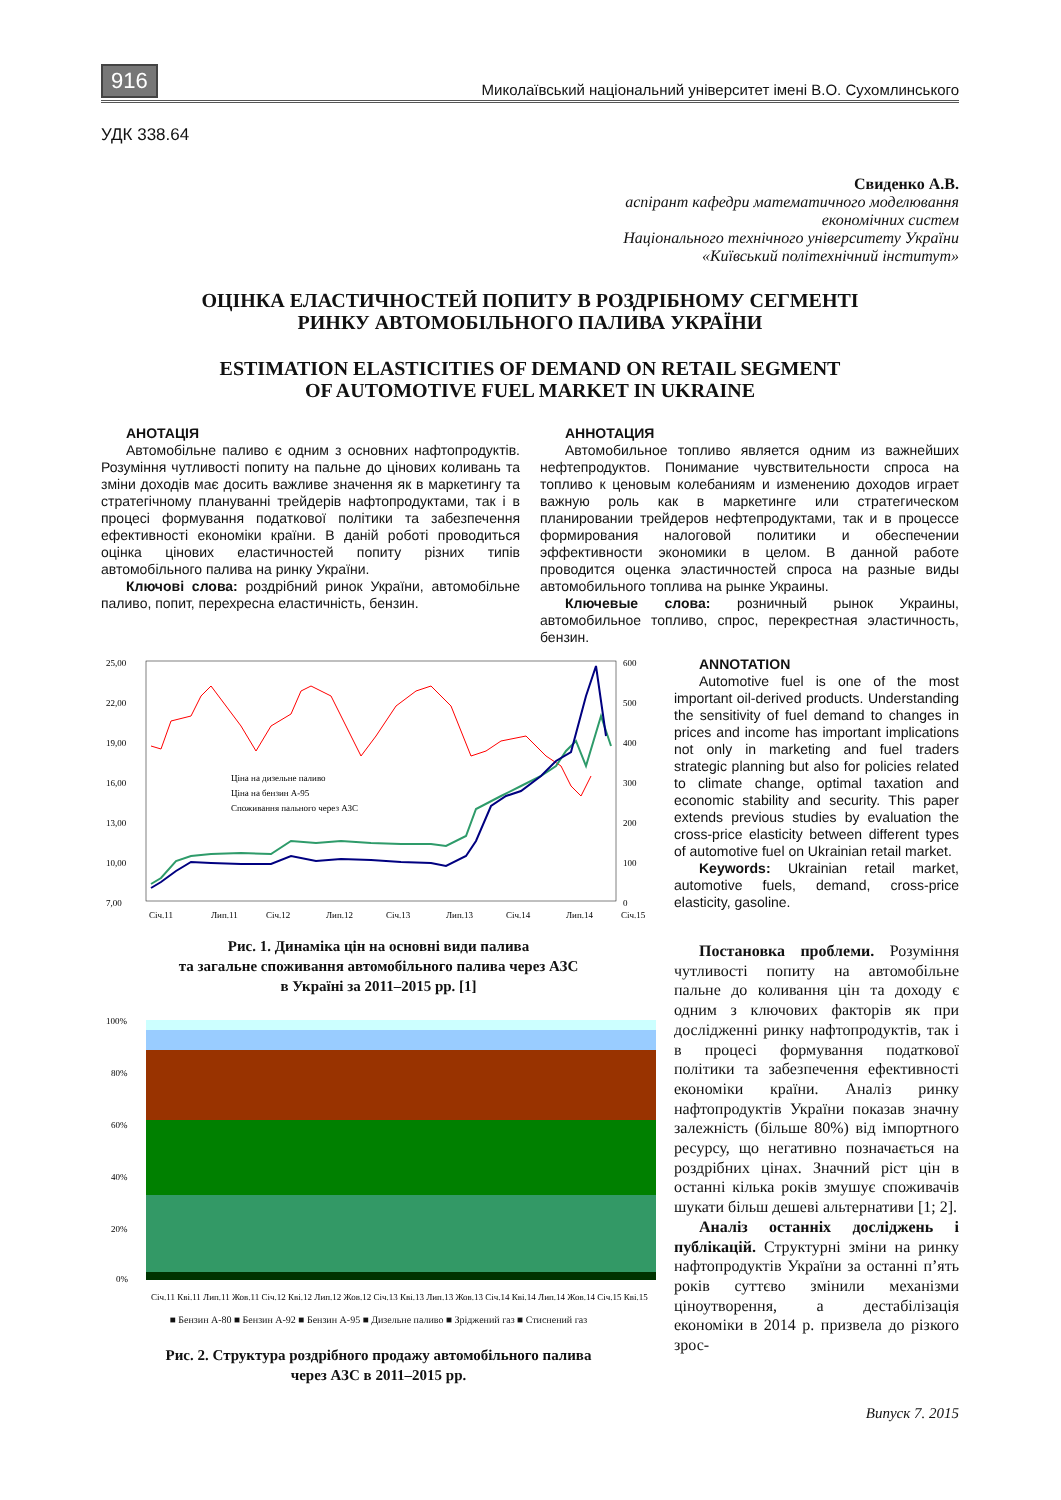916 Миколаївський національний університет імені В.О. Сухомлинського
УДК 338.64
Свиденко А.В.
аспірант кафедри математичного моделювання
економічних систем
Національного технічного університету України
«Київський політехнічний інститут»
ОЦІНКА ЕЛАСТИЧНОСТЕЙ ПОПИТУ В РОЗДРІБНОМУ СЕГМЕНТІ
РИНКУ АВТОМОБІЛЬНОГО ПАЛИВА УКРАЇНИ
ESTIMATION ELASTICITIES OF DEMAND ON RETAIL SEGMENT
OF AUTOMOTIVE FUEL MARKET IN UKRAINE
АНОТАЦІЯ
Автомобільне паливо є одним з основних нафтопродуктів. Розуміння чутливості попиту на пальне до цінових коливань та зміни доходів має досить важливе значення як в маркетингу та стратегічному плануванні трейдерів нафтопродуктами, так і в процесі формування податкової політики та забезпечення ефективності економіки країни. В даній роботі проводиться оцінка цінових еластичностей попиту різних типів автомобільного палива на ринку України.
Ключові слова: роздрібний ринок України, автомобільне паливо, попит, перехресна еластичність, бензин.
АННОТАЦИЯ
Автомобильное топливо является одним из важнейших нефтепродуктов. Понимание чувствительности спроса на топливо к ценовым колебаниям и изменению доходов играет важную роль как в маркетинге или стратегическом планировании трейдеров нефтепродуктами, так и в процессе формирования налоговой политики и обеспечении эффективности экономики в целом. В данной работе проводится оценка эластичностей спроса на разные виды автомобильного топлива на рынке Украины.
Ключевые слова: розничный рынок Украины, автомобильное топливо, спрос, перекрестная эластичность, бензин.
25,00
22,00
19,00
16,00
13,00
10,00
7,00
600
500
400
300
200
100
0
Ціна на дизельне паливо
Ціна на бензин А-95
Споживання пального через АЗС
Січ.11
Лип.11
Січ.12
Лип.12
Січ.13
Лип.13
Січ.14
Лип.14
Січ.15
Рис. 1. Динаміка цін на основні види палива
та загальне споживання автомобільного палива через АЗС
в Україні за 2011–2015 рр. [1]
100%
80%
60%
40%
20%
0%
Січ.11 Кві.11 Лип.11 Жов.11 Січ.12 Кві.12 Лип.12 Жов.12 Січ.13 Кві.13 Лип.13 Жов.13 Січ.14 Кві.14 Лип.14 Жов.14 Січ.15 Кві.15
■ Бензин А-80 ■ Бензин А-92 ■ Бензин А-95 ■ Дизельне паливо ■ Зріджений газ ■ Стиснений газ
Рис. 2. Структура роздрібного продажу автомобільного палива
через АЗС в 2011–2015 рр.
ANNOTATION
Automotive fuel is one of the most important oil-derived products. Understanding the sensitivity of fuel demand to changes in prices and income has important implications not only in marketing and fuel traders strategic planning but also for policies related to climate change, optimal taxation and economic stability and security. This paper extends previous studies by evaluation the cross-price elasticity between different types of automotive fuel on Ukrainian retail market.
Keywords: Ukrainian retail market, automotive fuels, demand, cross-price elasticity, gasoline.
Постановка проблеми. Розуміння чутливості попиту на автомобільне пальне до коливання цін та доходу є одним з ключових факторів як при дослідженні ринку нафтопродуктів, так і в процесі формування податкової політики та забезпечення ефективності економіки країни. Аналіз ринку нафтопродуктів України показав значну залежність (більше 80%) від імпортного ресурсу, що негативно позначається на роздрібних цінах. Значний ріст цін в останні кілька років змушує споживачів шукати більш дешеві альтернативи [1; 2].
Аналіз останніх досліджень і публікацій. Структурні зміни на ринку нафтопродуктів України за останні п’ять років суттєво змінили механізми ціноутворення, а дестабілізація економіки в 2014 р. призвела до різкого зрос-
Випуск 7. 2015